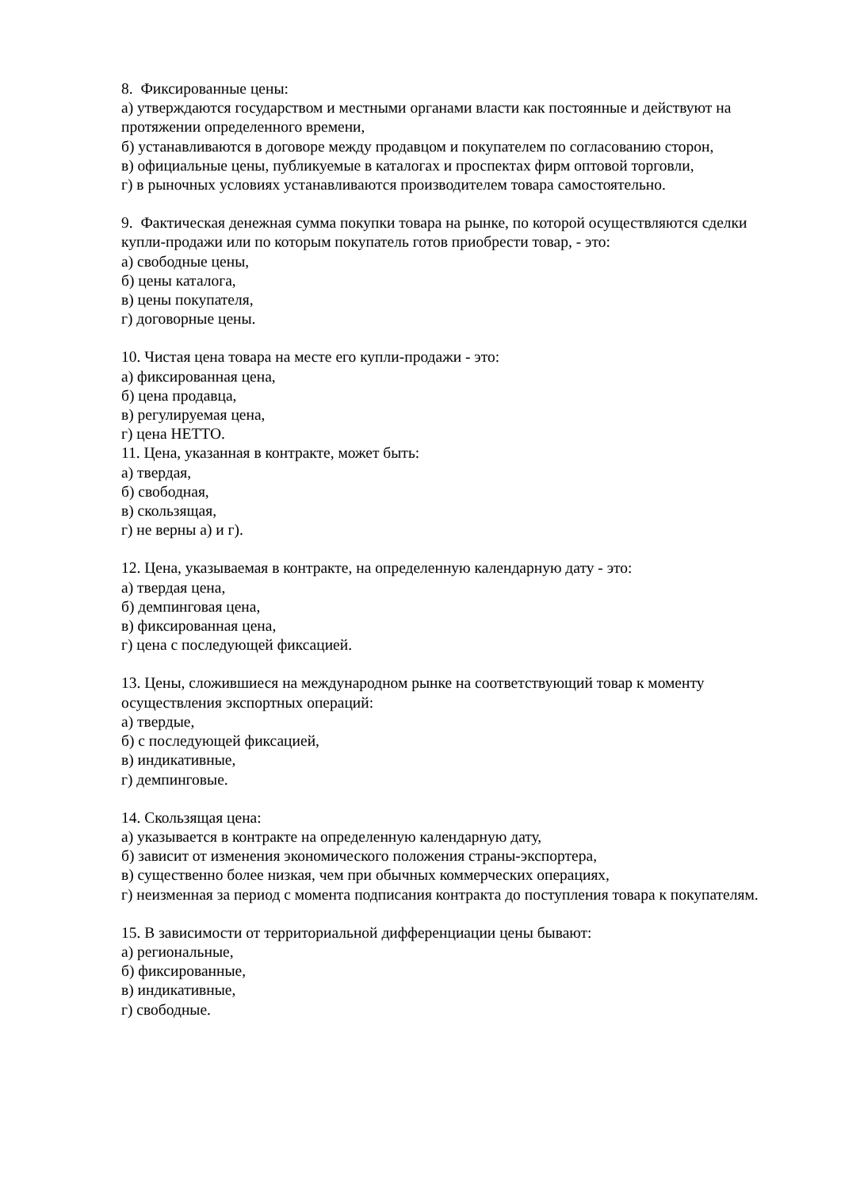8. Фиксированные цены:
а) утверждаются государством и местными органами власти как постоянные и действуют на протяжении определенного времени,
б) устанавливаются в договоре между продавцом и покупателем по согласованию сторон,
в) официальные цены, публикуемые в каталогах и проспектах фирм оптовой торговли,
г) в рыночных условиях устанавливаются производителем товара самостоятельно.
9. Фактическая денежная сумма покупки товара на рынке, по которой осуществляются сделки купли-продажи или по которым покупатель готов приобрести товар, - это:
а) свободные цены,
б) цены каталога,
в) цены покупателя,
г) договорные цены.
10. Чистая цена товара на месте его купли-продажи - это:
а) фиксированная цена,
б) цена продавца,
в) регулируемая цена,
г) цена НЕТТО.
11. Цена, указанная в контракте, может быть:
а) твердая,
б) свободная,
в) скользящая,
г) не верны а) и г).
12. Цена, указываемая в контракте, на определенную календарную дату - это:
а) твердая цена,
б) демпинговая цена,
в) фиксированная цена,
г) цена с последующей фиксацией.
13. Цены, сложившиеся на международном рынке на соответствующий товар к моменту осуществления экспортных операций:
а) твердые,
б) с последующей фиксацией,
в) индикативные,
г) демпинговые.
14. Скользящая цена:
а) указывается в контракте на определенную календарную дату,
б) зависит от изменения экономического положения страны-экспортера,
в) существенно более низкая, чем при обычных коммерческих операциях,
г) неизменная за период с момента подписания контракта до поступления товара к покупателям.
15. В зависимости от территориальной дифференциации цены бывают:
а) региональные,
б) фиксированные,
в) индикативные,
г) свободные.